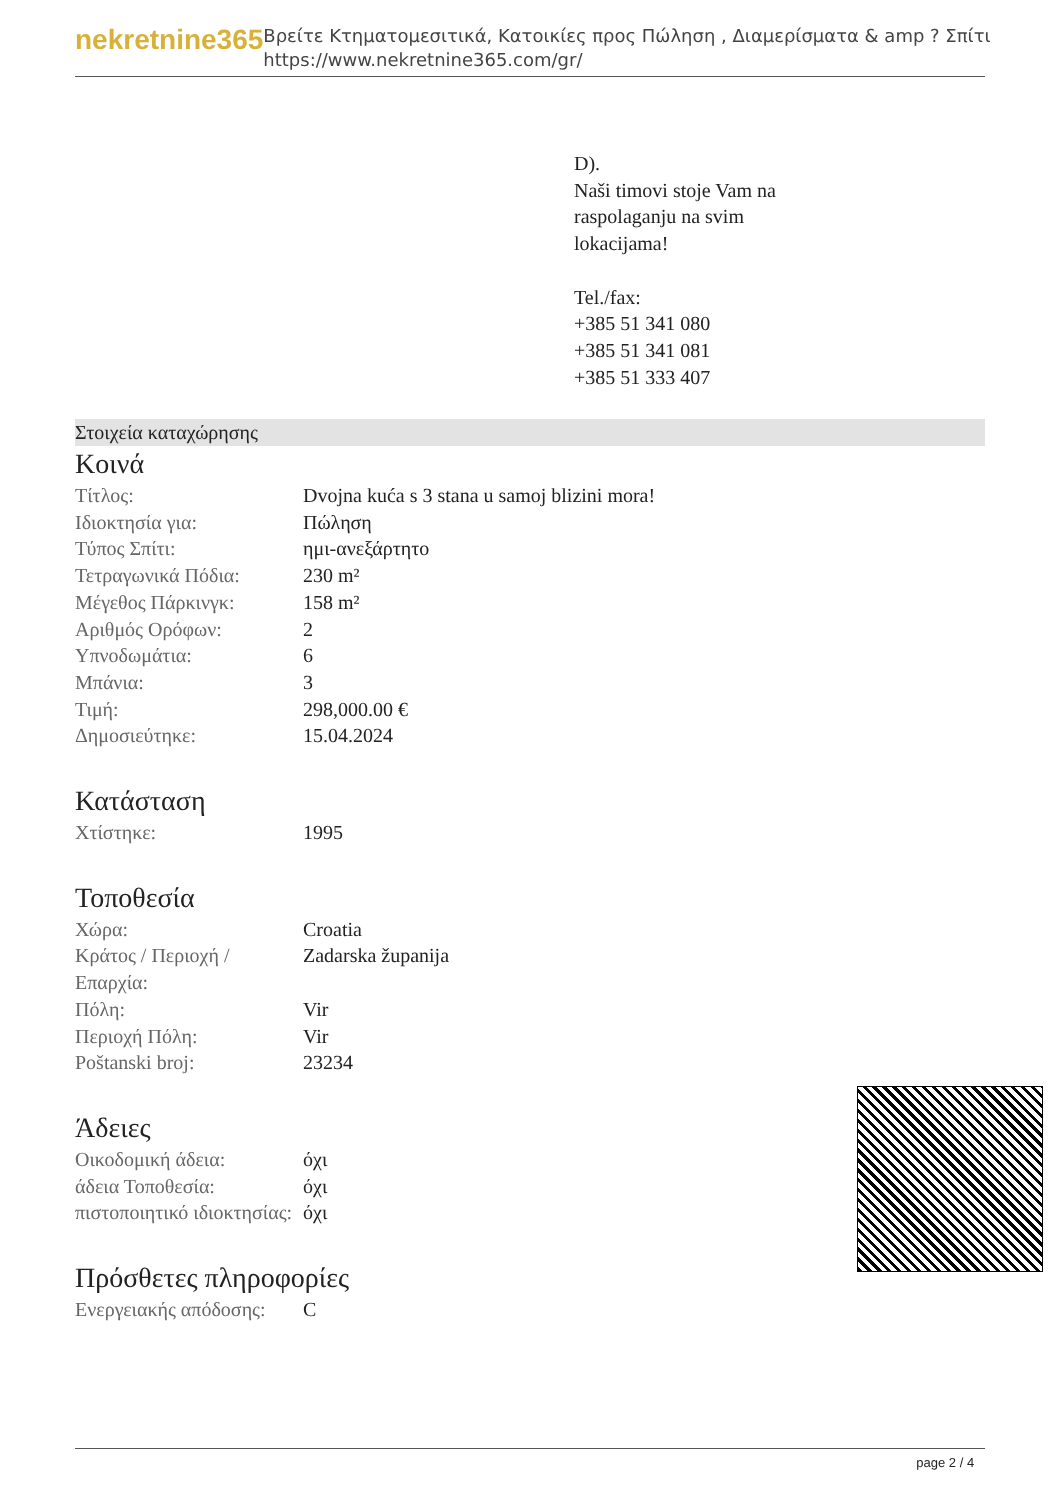nekretnine365
Βρείτε Κτηματομεσιτικά, Κατοικίες προς Πώληση , Διαμερίσματα & amp ? Σπίτι
https://www.nekretnine365.com/gr/
D).
Naši timovi stoje Vam na
raspolaganju na svim
lokacijama!
Tel./fax:
+385 51 341 080
+385 51 341 081
+385 51 333 407
Στοιχεία καταχώρησης
Κοινά
| Τίτλος: | Dvojna kuća s 3 stana u samoj blizini mora! |
| Ιδιοκτησία για: | Πώληση |
| Τύπος Σπίτι: | ημι-ανεξάρτητο |
| Τετραγωνικά Πόδια: | 230 m² |
| Μέγεθος Πάρκινγκ: | 158 m² |
| Αριθμός Ορόφων: | 2 |
| Υπνοδωμάτια: | 6 |
| Μπάνια: | 3 |
| Τιμή: | 298,000.00 € |
| Δημοσιεύτηκε: | 15.04.2024 |
Κατάσταση
| Χτίστηκε: | 1995 |
Τοποθεσία
| Χώρα: | Croatia |
| Κράτος / Περιοχή / Επαρχία: | Zadarska županija |
| Πόλη: | Vir |
| Περιοχή Πόλη: | Vir |
| Poštanski broj: | 23234 |
Άδειες
| Οικοδομική άδεια: | όχι |
| άδεια Τοποθεσία: | όχι |
| πιστοποιητικό ιδιοκτησίας: | όχι |
Πρόσθετες πληροφορίες
| Ενεργειακής απόδοσης: | C |
page 2 / 4